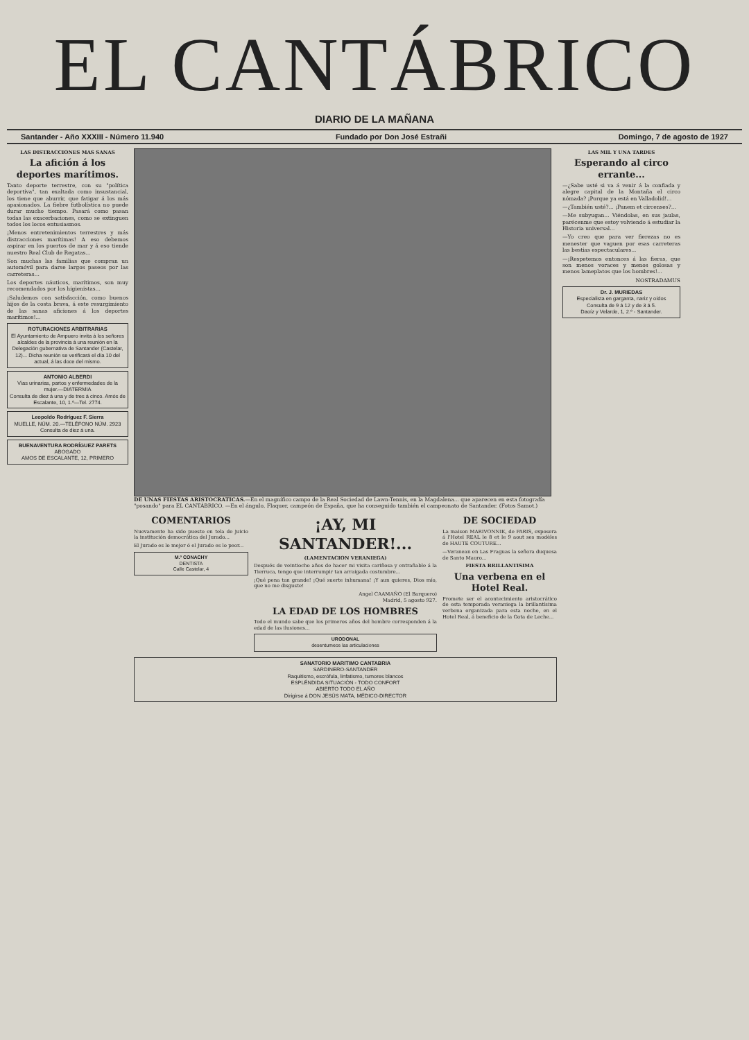EL CANTÁBRICO
DIARIO DE LA MAÑANA
Santander - Año XXXIII - Número 11.940 Fundado por Don José Estrañi Domingo, 7 de agosto de 1927
LAS DISTRACCIONES MAS SANAS
La afición á los deportes marítimos.
Tanto deporte terrestre, con su "política deportiva", tan exaltada como insustancial, los tiene que aburrir, que fatigar á los más apasionados. La fiebre futbolística no puede durar mucho tiempo. Pasará como pasan todas las exacerbaciones, como se extinguen todos los locos entusiasmos.
¡Menos entretenimientos terrestres y más distracciones marítimas! A eso debemos aspirar en los puertos de mar y á eso tiende nuestro Real Club de Regatas...
Son muchas las familias que compran un automóvil para darse largos paseos por las carreteras...
Los deportes náuticos, marítimos, son muy recomendados por los higienistas...
¡Saludemos con satisfacción, como buenos hijos de la costa brava, á este resurgimiento de las sanas aficiones á los deportes marítimos!...
ROTURACIONES ARBITRARIAS
El Ayuntamiento de Ampuero invita á los señores alcaldes de la provincia á una reunión en la Delegación gubernativa de Santander (Castelar, 12)... Dicha reunión se verificará el día 10 del actual, á las doce del mismo.
ANTONIO ALBERDI
Vías urinarias, partos y enfermedades de la mujer.—DIATERMIA
Consulta de diez á una y de tres á cinco. Amós de Escalante, 10, 1.º—Tel. 2774.
Leopoldo Rodríguez F. Sierra
MUELLE, NÚM. 20.—TELÉFONO NÚM. 2923
Consulta de diez á una.
BUENAVENTURA RODRÍGUEZ PARETS
ABOGADO
AMOS DE ESCALANTE, 12, PRIMERO
DE UNAS FIESTAS ARISTOCRATICAS.—En el magnífico campo de la Real Sociedad de Lawn-Tennis, en la Magdalena... que aparecen en esta fotografía "posando" para EL CANTÁBRICO. —En el ángulo, Flaquer, campeón de España, que ha conseguido también el campeonato de Santander. (Fotos Samot.)
COMENTARIOS
Nuevamente ha sido puesto en tela de juicio la institución democrática del Jurado...
El Jurado es lo mejor ó el Jurado es lo peor...
M.º CONACHY
DENTISTA
Calle Castelar, 4
¡AY, MI SANTANDER!...
(LAMENTACION VERANIEGA)
Después de veintiocho años de hacer mi visita cariñosa y entrañable á la Tierruca, tengo que interrumpir tan arraigada costumbre...
¡Qué pena tan grande! ¡Qué suerte inhumana! ¡Y aun quieres, Dios mío, que no me disguste!
Angel CAAMAÑO (El Barquero)
Madrid, 5 agosto 927.
LA EDAD DE LOS HOMBRES
Todo el mundo sabe que los primeros años del hombre corresponden á la edad de las ilusiones...
URODONAL
desentumece las articulaciones
DE SOCIEDAD
La maison MARIVONNIK, de PARIS, exposera á l'Hotel REAL le 8 et le 9 aout ses modèles de HAUTE COUTURE...
—Veranean en Las Fraguas la señora duquesa de Santo Mauro...
FIESTA BRILLANTISIMA
Una verbena en el Hotel Real.
Promete ser el acontecimiento aristocrático de esta temporada veraniega la brillantísima verbena organizada para esta noche, en el Hotel Real, á beneficio de la Gota de Leche...
SANATORIO MARITIMO CANTABRIA
SARDINERO-SANTANDER
Raquitismo, escrófula, linfatismo, tumores blancos
ESPLÉNDIDA SITUACIÓN - TODO CONFORT
ABIERTO TODO EL AÑO
Dirigirse á DON JESÚS MATA, MÉDICO-DIRECTOR
LAS MIL Y UNA TARDES
Esperando al circo errante...
—¿Sabe usté si va á venir á la confiada y alegre capital de la Montaña el circo nómada? ¡Porque ya está en Valladolid!...
—¿También usté?... ¡Panem et circenses?...
—Me subyugan... Viéndolas, en sus jaulas, parécenme que estoy volviendo á estudiar la Historia universal...
—Yo creo que para ver fierezas no es menester que vaguen por esas carreteras las bestias espectaculares...
—¡Respetemos entonces á las fieras, que son menos voraces y menos golosas y menos lameplatos que los hombres!...
NOSTRADAMUS
Dr. J. MURIEDAS
Especialista en garganta, nariz y oídos
Consulta de 9 á 12 y de 3 á 5.
Daoíz y Velarde, 1, 2.º - Santander.